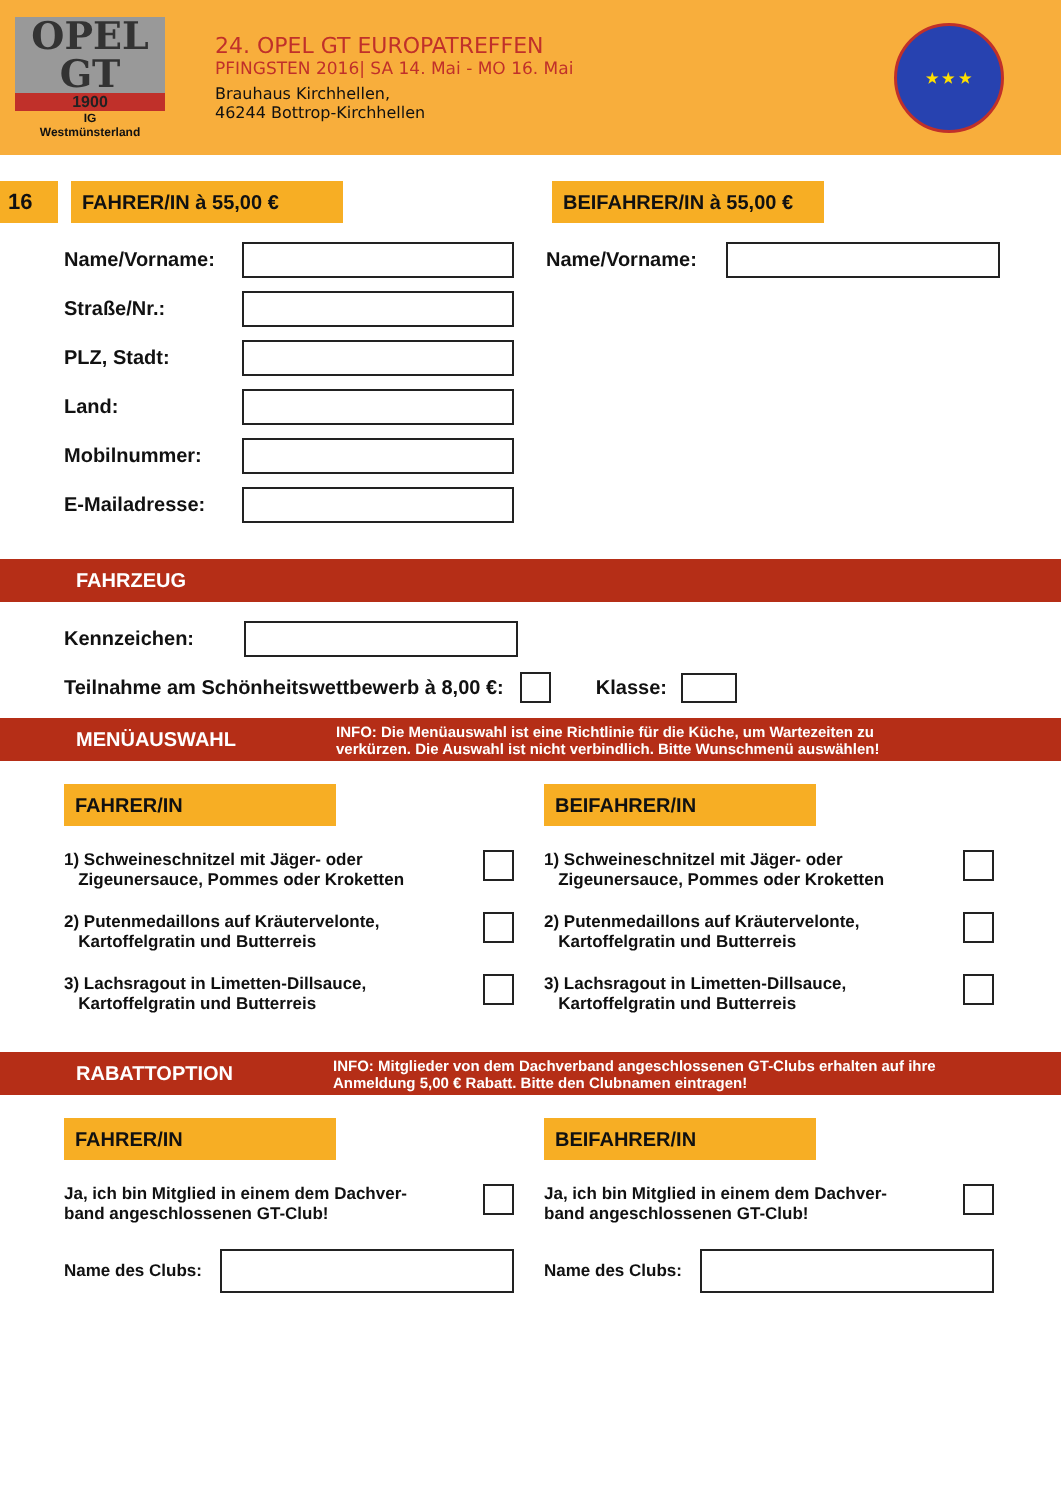OPEL GT
1900
IG
Westmünsterland
24. OPEL GT EUROPATREFFEN
PFINGSTEN 2016| SA 14. Mai - MO 16. Mai
Brauhaus Kirchhellen,
46244 Bottrop-Kirchhellen
★ ★ ★
16
FAHRER/IN à 55,00 € BEIFAHRER/IN à 55,00 €
Name/Vorname:
Straße/Nr.:
PLZ, Stadt:
Land:
Mobilnummer:
E-Mailadresse:
Name/Vorname:
FAHRZEUG
Kennzeichen:
Teilnahme am Schönheitswettbewerb à 8,00 €:
Klasse:
MENÜAUSWAHL INFO: Die Menüauswahl ist eine Richtlinie für die Küche, um Wartezeiten zu
verkürzen. Die Auswahl ist nicht verbindlich. Bitte Wunschmenü auswählen!
FAHRER/IN
1) Schweineschnitzel mit Jäger- oder
Zigeunersauce, Pommes oder Kroketten
2) Putenmedaillons auf Kräutervelonte,
Kartoffelgratin und Butterreis
3) Lachsragout in Limetten-Dillsauce,
Kartoffelgratin und Butterreis
BEIFAHRER/IN
1) Schweineschnitzel mit Jäger- oder
Zigeunersauce, Pommes oder Kroketten
2) Putenmedaillons auf Kräutervelonte,
Kartoffelgratin und Butterreis
3) Lachsragout in Limetten-Dillsauce,
Kartoffelgratin und Butterreis
RABATTOPTION INFO: Mitglieder von dem Dachverband angeschlossenen GT-Clubs erhalten auf ihre
Anmeldung 5,00 € Rabatt. Bitte den Clubnamen eintragen!
FAHRER/IN
Ja, ich bin Mitglied in einem dem Dachver-
band angeschlossenen GT-Club!
Name des Clubs:
BEIFAHRER/IN
Ja, ich bin Mitglied in einem dem Dachver-
band angeschlossenen GT-Club!
Name des Clubs: